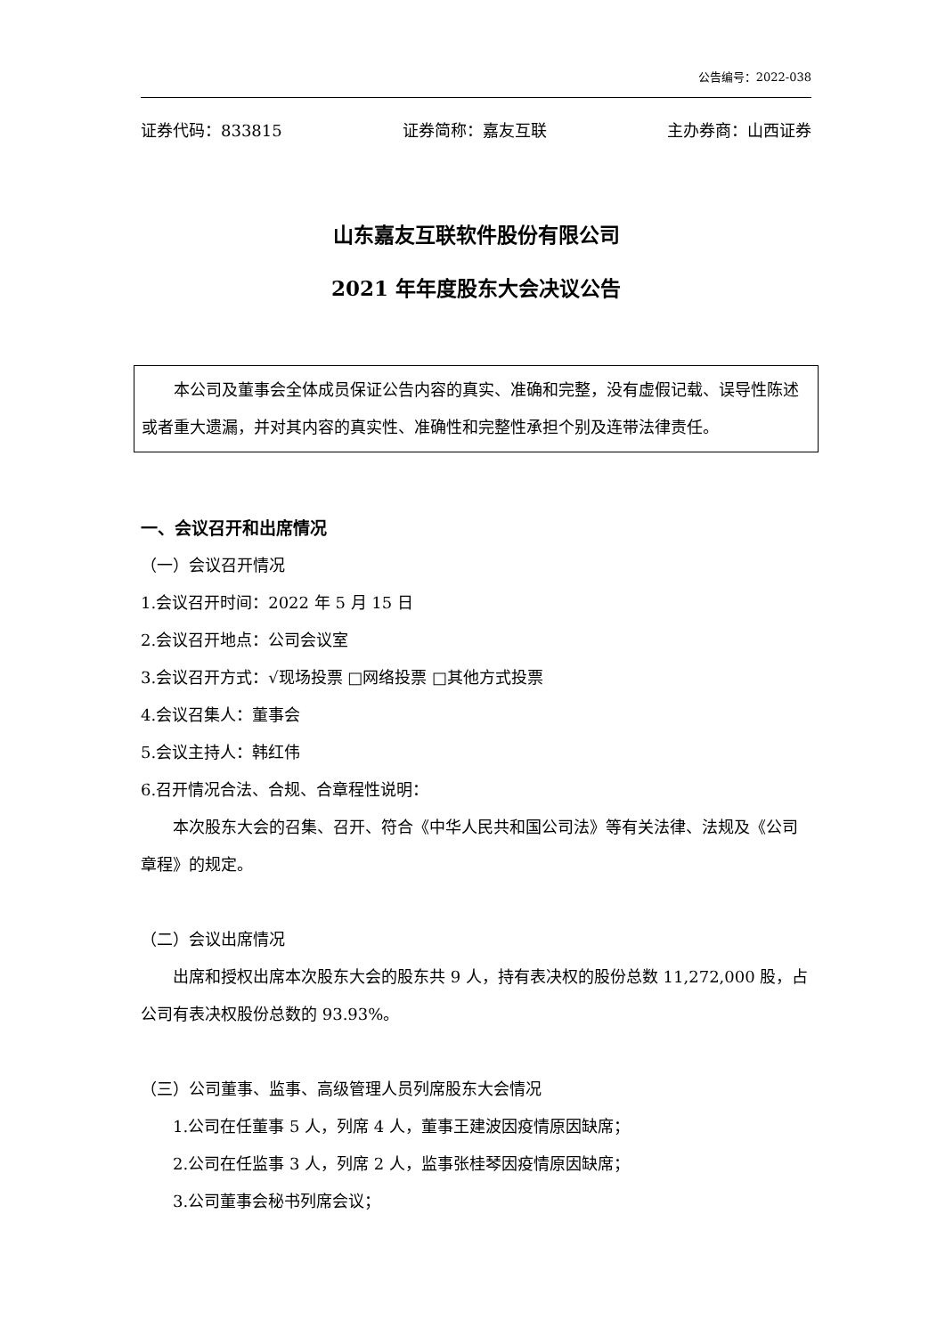公告编号：2022-038
证券代码：833815 证券简称：嘉友互联 主办券商：山西证券
山东嘉友互联软件股份有限公司
2021 年年度股东大会决议公告
本公司及董事会全体成员保证公告内容的真实、准确和完整，没有虚假记载、误导性陈述或者重大遗漏，并对其内容的真实性、准确性和完整性承担个别及连带法律责任。
一、会议召开和出席情况
（一）会议召开情况
1.会议召开时间：2022 年 5 月 15 日
2.会议召开地点：公司会议室
3.会议召开方式：√现场投票 □网络投票 □其他方式投票
4.会议召集人：董事会
5.会议主持人：韩红伟
6.召开情况合法、合规、合章程性说明：
本次股东大会的召集、召开、符合《中华人民共和国公司法》等有关法律、法规及《公司章程》的规定。
（二）会议出席情况
出席和授权出席本次股东大会的股东共 9 人，持有表决权的股份总数 11,272,000 股，占公司有表决权股份总数的 93.93%。
（三）公司董事、监事、高级管理人员列席股东大会情况
1.公司在任董事 5 人，列席 4 人，董事王建波因疫情原因缺席；
2.公司在任监事 3 人，列席 2 人，监事张桂琴因疫情原因缺席；
3.公司董事会秘书列席会议；